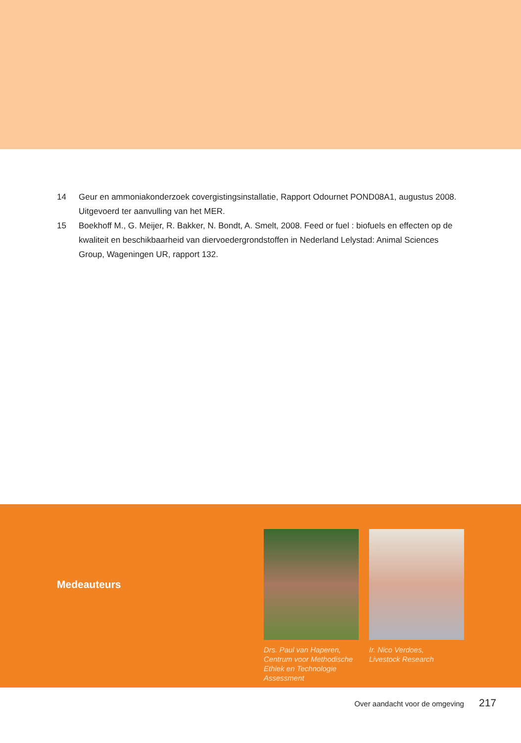14 Geur en ammoniakonderzoek covergistingsinstallatie, Rapport Odournet POND08A1, augustus 2008. Uitgevoerd ter aanvulling van het MER.
15 Boekhoff M., G. Meijer, R. Bakker, N. Bondt, A. Smelt, 2008. Feed or fuel : biofuels en effecten op de kwaliteit en beschikbaarheid van diervoedergrondstoffen in Nederland Lelystad: Animal Sciences Group, Wageningen UR, rapport 132.
Medeauteurs
Drs. Paul van Haperen,
Centrum voor Methodische Ethiek en Technologie Assessment
Ir. Nico Verdoes,
Livestock Research
Over aandacht voor de omgeving 217